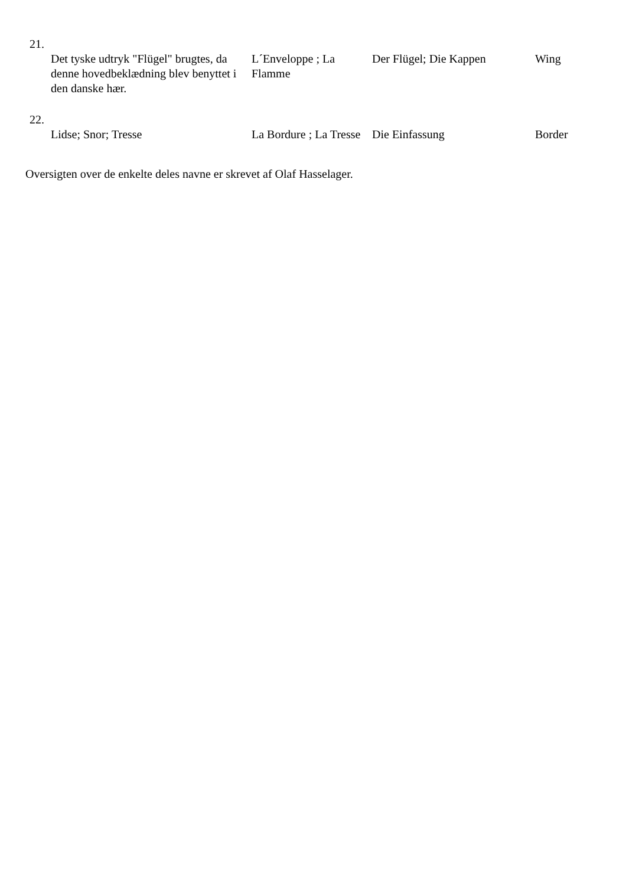| 21. | | | |
| Det tyske udtryk "Flügel" brugtes, da denne hovedbeklædning blev benyttet i den danske hær. | L´Enveloppe ; La Flamme | Der Flügel; Die Kappen | Wing |
| 22. | | | |
| Lidse; Snor; Tresse | La Bordure ; La Tresse | Die Einfassung | Border |
Oversigten over de enkelte deles navne er skrevet af Olaf Hasselager.